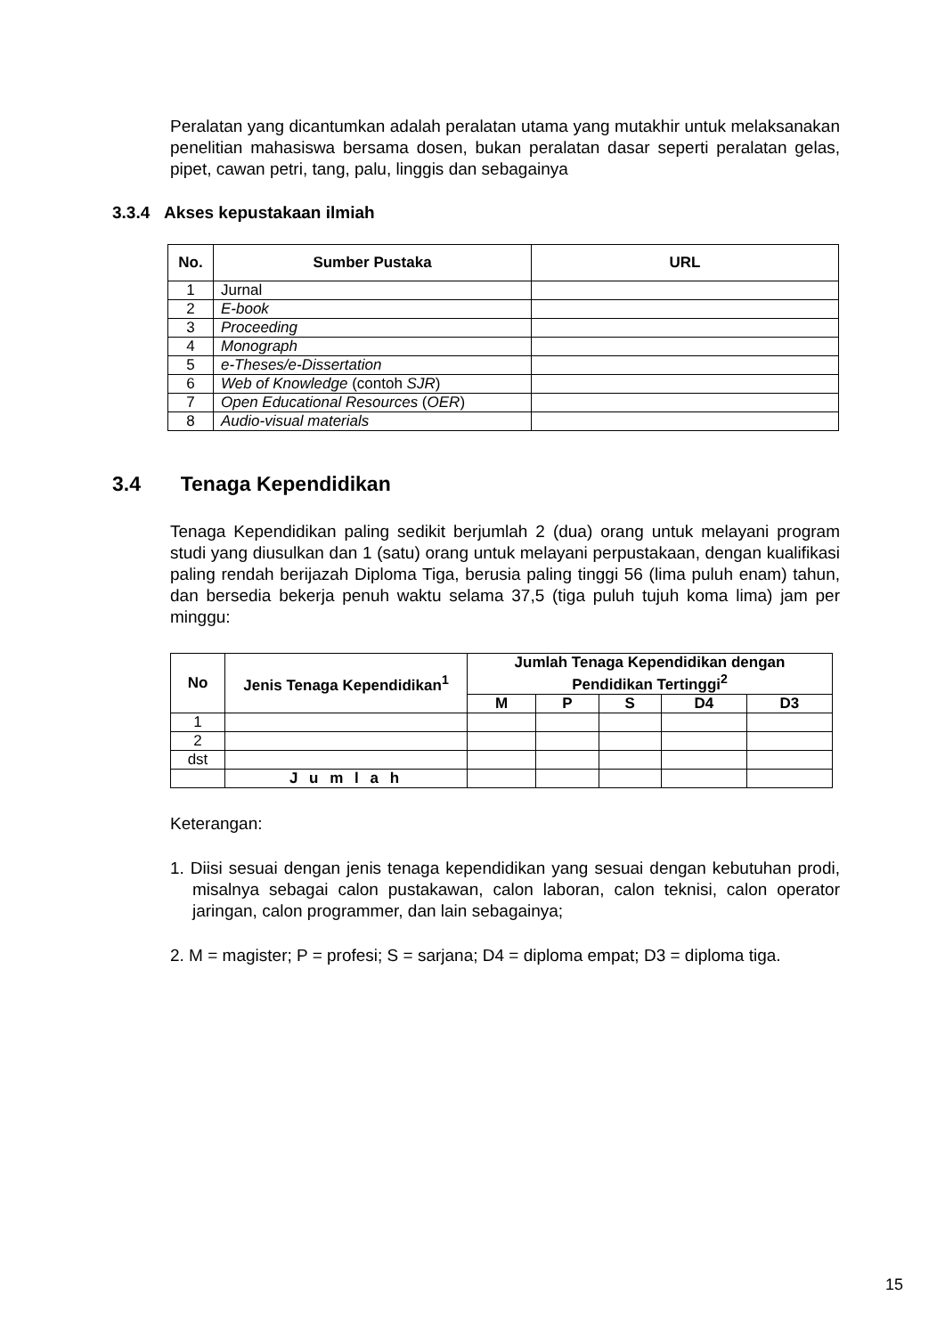Peralatan yang dicantumkan adalah peralatan utama yang mutakhir untuk melaksanakan penelitian mahasiswa bersama dosen, bukan peralatan dasar seperti peralatan gelas, pipet, cawan petri, tang, palu, linggis dan sebagainya
3.3.4 Akses kepustakaan ilmiah
| No. | Sumber Pustaka | URL |
| --- | --- | --- |
| 1 | Jurnal | |
| 2 | E-book | |
| 3 | Proceeding | |
| 4 | Monograph | |
| 5 | e-Theses/e-Dissertation | |
| 6 | Web of Knowledge (contoh SJR ) | |
| 7 | Open Educational Resources ( OER ) | |
| 8 | Audio-visual materials | |
3.4 Tenaga Kependidikan
Tenaga Kependidikan paling sedikit berjumlah 2 (dua) orang untuk melayani program studi yang diusulkan dan 1 (satu) orang untuk melayani perpustakaan, dengan kualifikasi paling rendah berijazah Diploma Tiga, berusia paling tinggi 56 (lima puluh enam) tahun, dan bersedia bekerja penuh waktu selama 37,5 (tiga puluh tujuh koma lima) jam per minggu:
| No | Jenis Tenaga Kependidikan<sup>1</sup> | Jumlah Tenaga Kependidikan dengan Pendidikan Tertinggi<sup>2</sup> | | | | |
| --- | --- | --- | --- | --- | --- | --- |
| | | M | P | S | D4 | D3 |
| 1 | | | | | | |
| 2 | | | | | | |
| dst | | | | | | |
| | J u m l a h | | | | | |
Keterangan:
1. Diisi sesuai dengan jenis tenaga kependidikan yang sesuai dengan kebutuhan prodi, misalnya sebagai calon pustakawan, calon laboran, calon teknisi, calon operator jaringan, calon programmer, dan lain sebagainya;
2. M = magister; P = profesi; S = sarjana; D4 = diploma empat; D3 = diploma tiga.
15